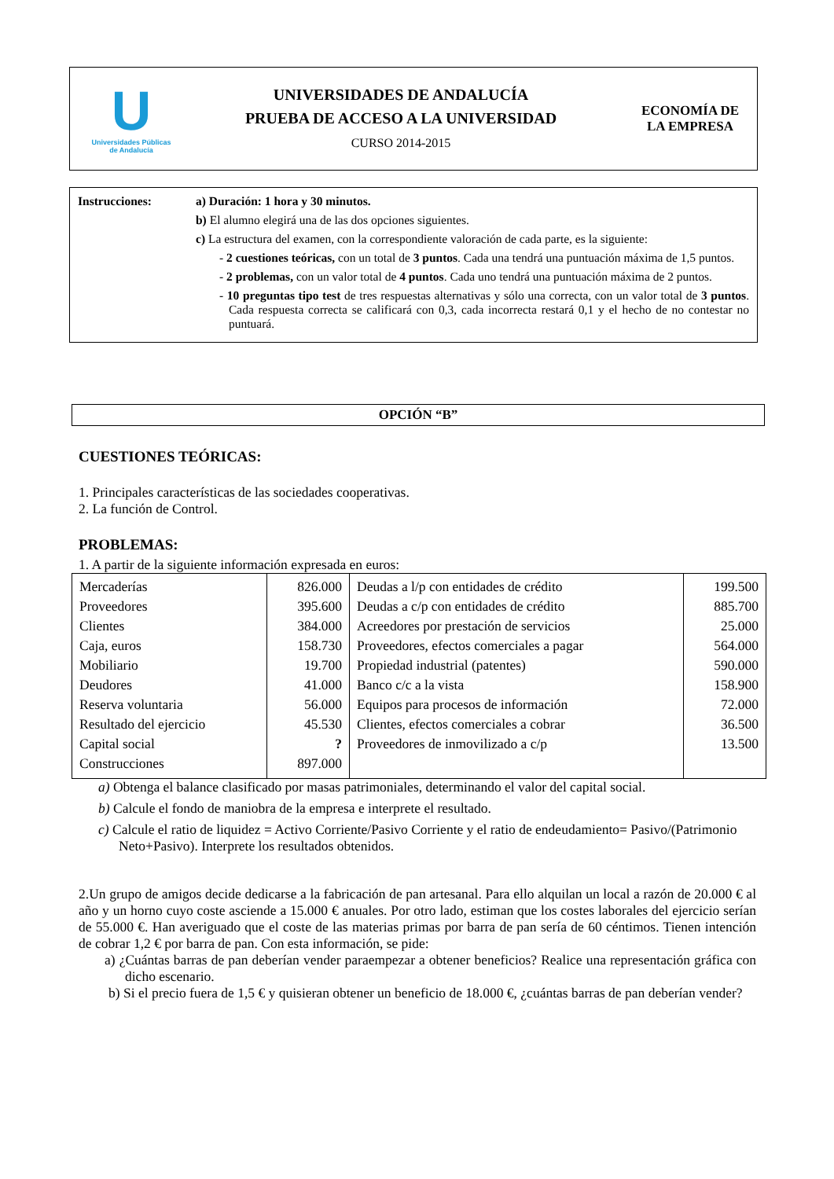U
Universidades Públicas
de Andalucía
UNIVERSIDADES DE ANDALUCÍA
PRUEBA DE ACCESO A LA UNIVERSIDAD
CURSO 2014-2015
ECONOMÍA DE
LA EMPRESA
Instrucciones: a) Duración: 1 hora y 30 minutos.
b) El alumno elegirá una de las dos opciones siguientes.
c) La estructura del examen, con la correspondiente valoración de cada parte, es la siguiente:
- 2 cuestiones teóricas, con un total de 3 puntos. Cada una tendrá una puntuación máxima de 1,5 puntos.
- 2 problemas, con un valor total de 4 puntos. Cada uno tendrá una puntuación máxima de 2 puntos.
- 10 preguntas tipo test de tres respuestas alternativas y sólo una correcta, con un valor total de 3 puntos. Cada respuesta correcta se calificará con 0,3, cada incorrecta restará 0,1 y el hecho de no contestar no puntuará.
OPCIÓN “B”
CUESTIONES TEÓRICAS:
1. Principales características de las sociedades cooperativas.
2. La función de Control.
PROBLEMAS:
1. A partir de la siguiente información expresada en euros:
| Mercaderías | 826.000 | Deudas a l/p con entidades de crédito | 199.500 |
| Proveedores | 395.600 | Deudas a c/p con entidades de crédito | 885.700 |
| Clientes | 384.000 | Acreedores por prestación de servicios | 25.000 |
| Caja, euros | 158.730 | Proveedores, efectos comerciales a pagar | 564.000 |
| Mobiliario | 19.700 | Propiedad industrial (patentes) | 590.000 |
| Deudores | 41.000 | Banco c/c a la vista | 158.900 |
| Reserva voluntaria | 56.000 | Equipos para procesos de información | 72.000 |
| Resultado del ejercicio | 45.530 | Clientes, efectos comerciales a cobrar | 36.500 |
| Capital social | ? | Proveedores de inmovilizado a c/p | 13.500 |
| Construcciones | 897.000 | | |
a) Obtenga el balance clasificado por masas patrimoniales, determinando el valor del capital social.
b) Calcule el fondo de maniobra de la empresa e interprete el resultado.
c) Calcule el ratio de liquidez = Activo Corriente/Pasivo Corriente y el ratio de endeudamiento= Pasivo/(Patrimonio Neto+Pasivo). Interprete los resultados obtenidos.
2.Un grupo de amigos decide dedicarse a la fabricación de pan artesanal. Para ello alquilan un local a razón de 20.000 € al año y un horno cuyo coste asciende a 15.000 € anuales. Por otro lado, estiman que los costes laborales del ejercicio serían de 55.000 €. Han averiguado que el coste de las materias primas por barra de pan sería de 60 céntimos. Tienen intención de cobrar 1,2 € por barra de pan. Con esta información, se pide:
a) ¿Cuántas barras de pan deberían vender paraempezar a obtener beneficios? Realice una representación gráfica con dicho escenario.
b) Si el precio fuera de 1,5 € y quisieran obtener un beneficio de 18.000 €, ¿cuántas barras de pan deberían vender?